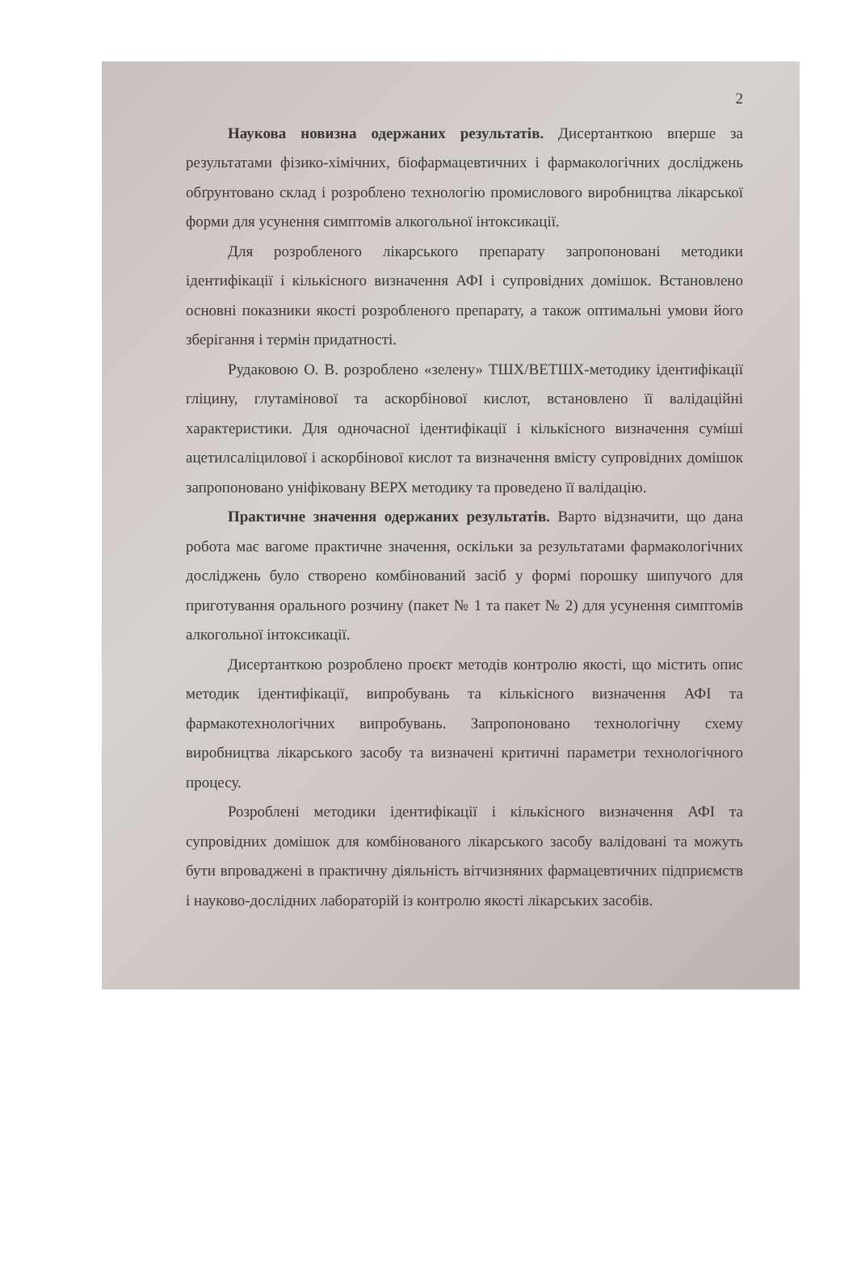2
Наукова новизна одержаних результатів. Дисертанткою вперше за результатами фізико-хімічних, біофармацевтичних і фармакологічних досліджень обґрунтовано склад і розроблено технологію промислового виробництва лікарської форми для усунення симптомів алкогольної інтоксикації.
Для розробленого лікарського препарату запропоновані методики ідентифікації і кількісного визначення АФІ і супровідних домішок. Встановлено основні показники якості розробленого препарату, а також оптимальні умови його зберігання і термін придатності.
Рудаковою О. В. розроблено «зелену» ТШХ/ВЕТШХ-методику ідентифікації гліцину, глутамінової та аскорбінової кислот, встановлено її валідаційні характеристики. Для одночасної ідентифікації і кількісного визначення суміші ацетилсаліцилової і аскорбінової кислот та визначення вмісту супровідних домішок запропоновано уніфіковану ВЕРХ методику та проведено її валідацію.
Практичне значення одержаних результатів. Варто відзначити, що дана робота має вагоме практичне значення, оскільки за результатами фармакологічних досліджень було створено комбінований засіб у формі порошку шипучого для приготування орального розчину (пакет № 1 та пакет № 2) для усунення симптомів алкогольної інтоксикації.
Дисертанткою розроблено проєкт методів контролю якості, що містить опис методик ідентифікації, випробувань та кількісного визначення АФІ та фармакотехнологічних випробувань. Запропоновано технологічну схему виробництва лікарського засобу та визначені критичні параметри технологічного процесу.
Розроблені методики ідентифікації і кількісного визначення АФІ та супровідних домішок для комбінованого лікарського засобу валідовані та можуть бути впроваджені в практичну діяльність вітчизняних фармацевтичних підприємств і науково-дослідних лабораторій із контролю якості лікарських засобів.